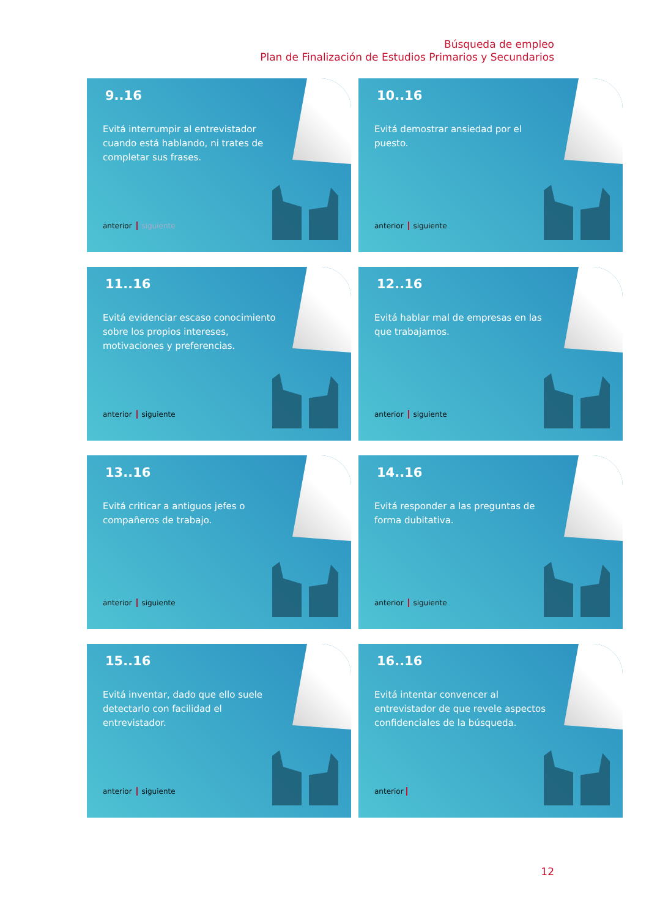Búsqueda de empleo
Plan de Finalización de Estudios Primarios y Secundarios
9..16
Evitá interrumpir al entrevistador cuando está hablando, ni trates de completar sus frases.
anterior siguiente
10..16
Evitá demostrar ansiedad por el puesto.
anterior siguiente
11..16
Evitá evidenciar escaso conocimiento sobre los propios intereses, motivaciones y preferencias.
anterior siguiente
12..16
Evitá hablar mal de empresas en las que trabajamos.
anterior siguiente
13..16
Evitá criticar a antiguos jefes o compañeros de trabajo.
anterior siguiente
14..16
Evitá responder a las preguntas de forma dubitativa.
anterior siguiente
15..16
Evitá inventar, dado que ello suele detectarlo con facilidad el entrevistador.
anterior siguiente
16..16
Evitá intentar convencer al entrevistador de que revele aspectos confidenciales de la búsqueda.
anterior
12